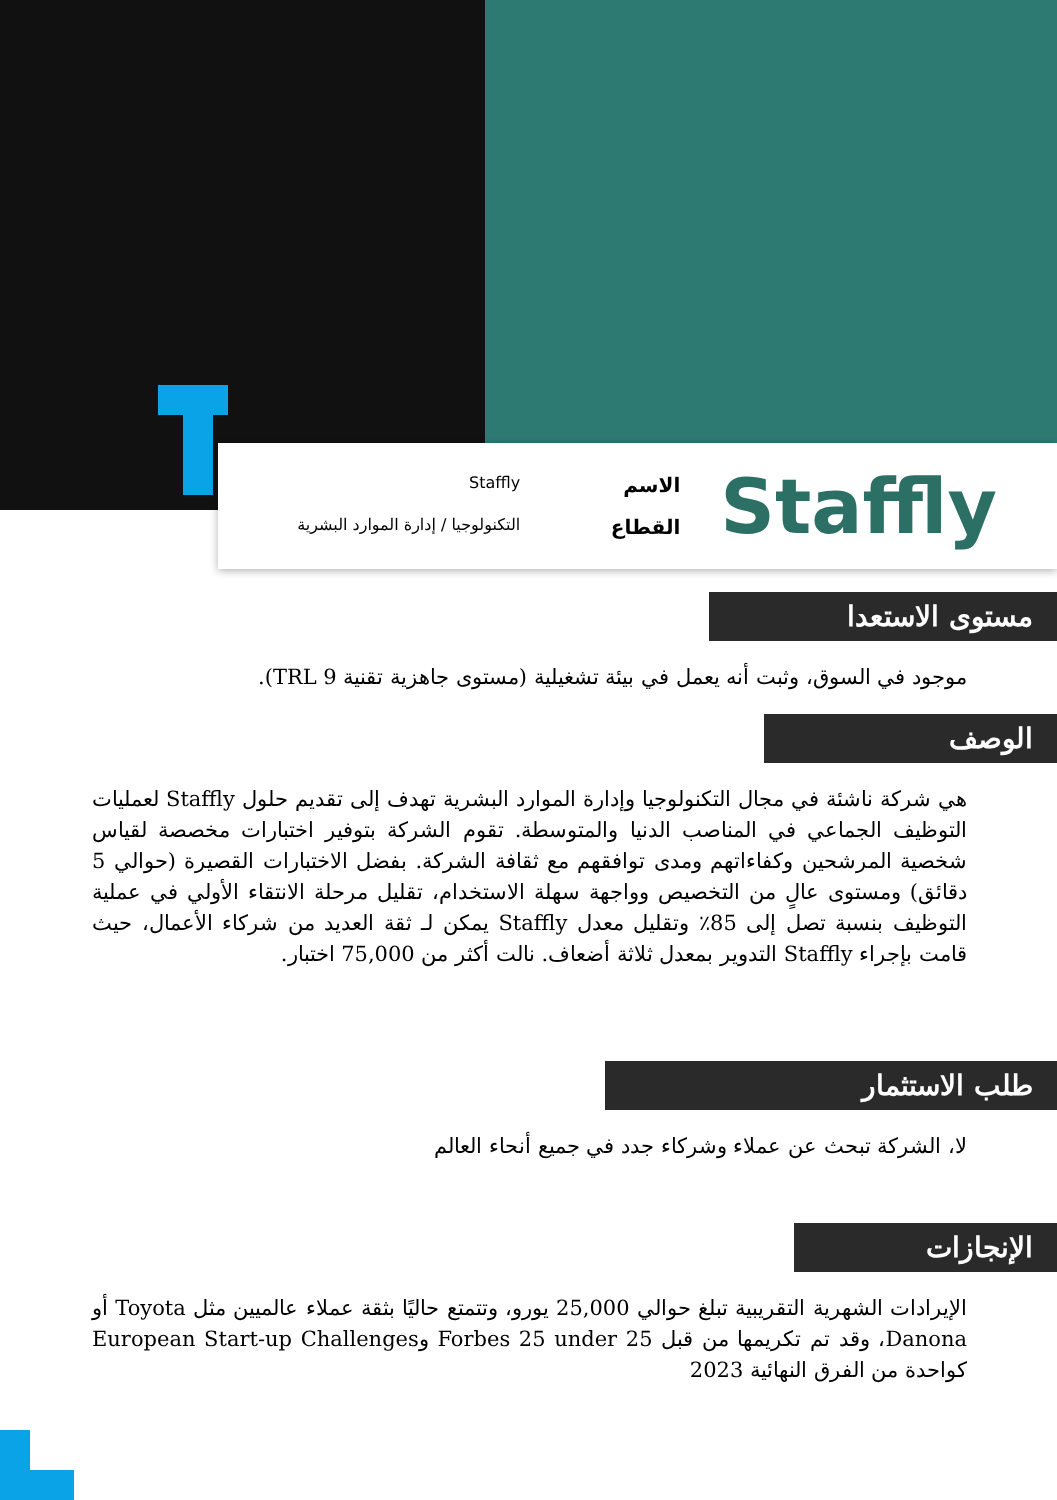Staffly
الاسم Staffly
القطاع التكنولوجيا / إدارة الموارد البشرية
مستوى الاستعدا
موجود في السوق، وثبت أنه يعمل في بيئة تشغيلية (مستوى جاهزية تقنية TRL 9).
الوصف
هي شركة ناشئة في مجال التكنولوجيا وإدارة الموارد البشرية تهدف إلى تقديم حلول Staffly لعمليات التوظيف الجماعي في المناصب الدنيا والمتوسطة. تقوم الشركة بتوفير اختبارات مخصصة لقياس شخصية المرشحين وكفاءاتهم ومدى توافقهم مع ثقافة الشركة. بفضل الاختبارات القصيرة (حوالي 5 دقائق) ومستوى عالٍ من التخصيص وواجهة سهلة الاستخدام، تقليل مرحلة الانتقاء الأولي في عملية التوظيف بنسبة تصل إلى 85٪ وتقليل معدل Staffly يمكن لـ ثقة العديد من شركاء الأعمال، حيث قامت بإجراء Staffly التدوير بمعدل ثلاثة أضعاف. نالت أكثر من 75,000 اختبار.
طلب الاستثمار
لا، الشركة تبحث عن عملاء وشركاء جدد في جميع أنحاء العالم
الإنجازات
الإيرادات الشهرية التقريبية تبلغ حوالي 25,000 يورو، وتتمتع حاليًا بثقة عملاء عالميين مثل Toyota أو Danona، وقد تم تكريمها من قبل Forbes 25 under 25 وEuropean Start-up Challenges كواحدة من الفرق النهائية 2023